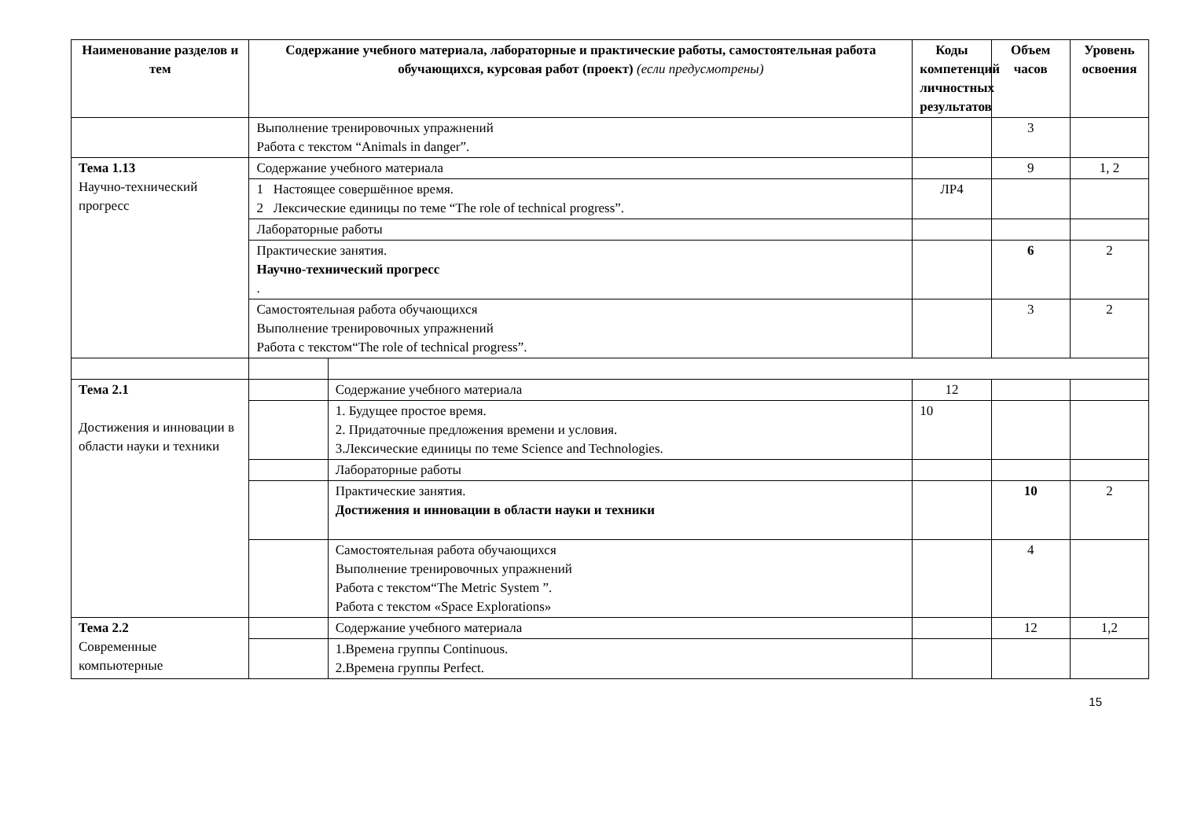| Наименование разделов и тем | Содержание учебного материала, лабораторные и практические работы, самостоятельная работа обучающихся, курсовая работ (проект) (если предусмотрены) | | Коды компетенций личностных результатов | Объем часов | Уровень освоения |
| --- | --- | --- | --- | --- | --- |
| | Выполнение тренировочных упражнений Работа с текстом “Animals in danger”. | | | 3 | |
| Тема 1.13 Научно-технический прогресс | Содержание учебного материала | | | 9 | 1, 2 |
| | 1 Настоящее совершённое время. 2 Лексические единицы по теме “The role of technical progress”. | | ЛР4 | | |
| | Лабораторные работы | | | | |
| | Практические занятия. Научно-технический прогресс . | | | 6 | 2 |
| | Самостоятельная работа обучающихся Выполнение тренировочных упражнений Работа с текстом“The role of technical progress”. | | | 3 | 2 |
| Тема 2.1 Достижения и инновации в области науки и техники | | Содержание учебного материала | 12 | | |
| | | 1. Будущее простое время. 2. Придаточные предложения времени и условия. 3.Лексические единицы по теме Science and Technologies. | 10 | | |
| | | Лабораторные работы | | | |
| | | Практические занятия. Достижения и инновации в области науки и техники | | 10 | 2 |
| | | Самостоятельная работа обучающихся Выполнение тренировочных упражнений Работа с текстом“The Metric System ”. Работа с текстом «Space Explorations» | | 4 | |
| Тема 2.2 Современные компьютерные | | Содержание учебного материала | | 12 | 1,2 |
| | | 1.Времена группы Continuous. 2.Времена группы Perfect. | | | |
15